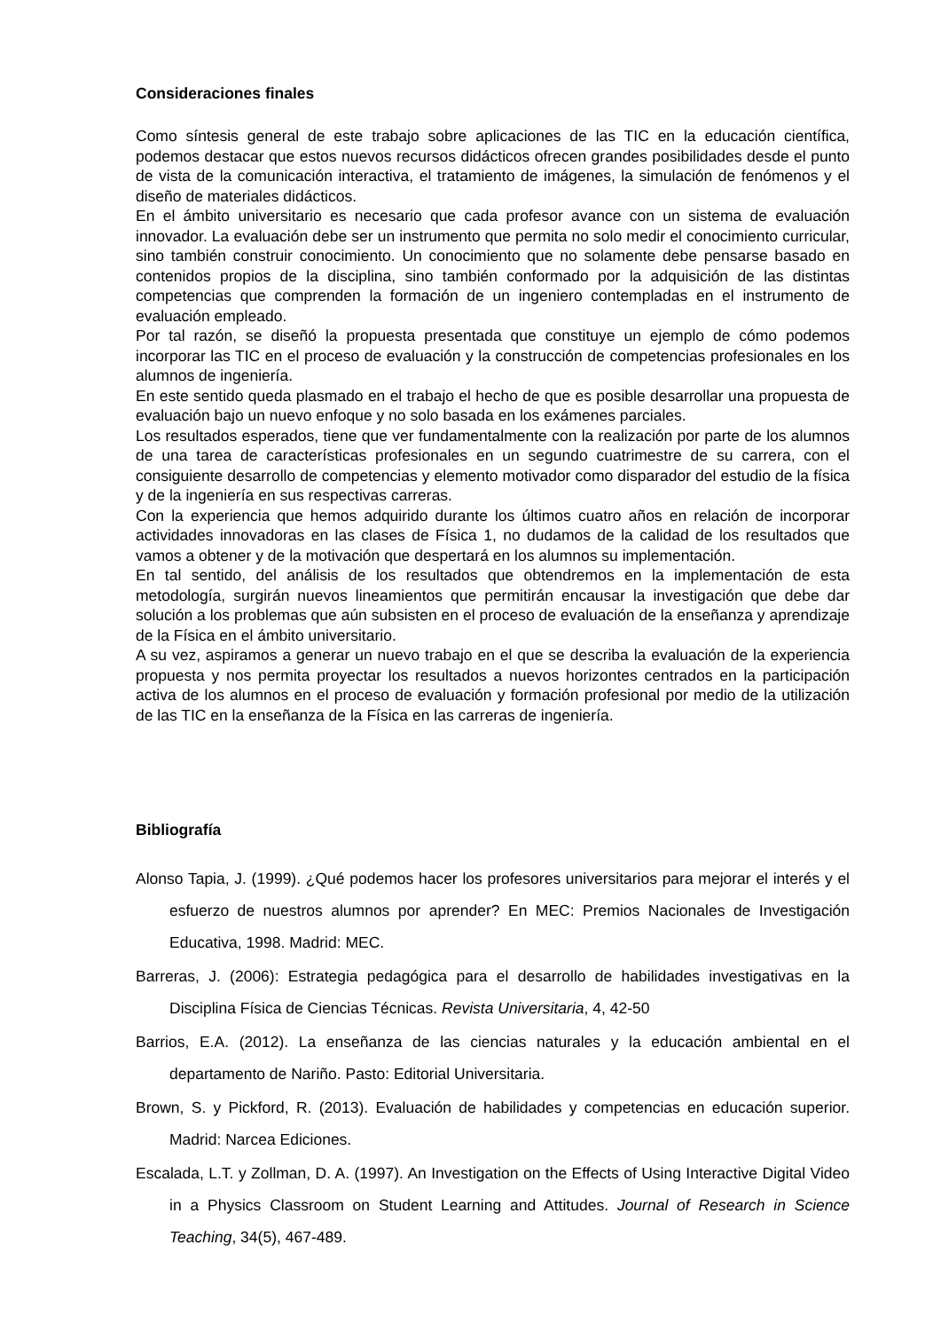Consideraciones finales
Como síntesis general de este trabajo sobre aplicaciones de las TIC en la educación científica, podemos destacar que estos nuevos recursos didácticos ofrecen grandes posibilidades desde el punto de vista de la comunicación interactiva, el tratamiento de imágenes, la simulación de fenómenos y el diseño de materiales didácticos.
En el ámbito universitario es necesario que cada profesor avance con un sistema de evaluación innovador. La evaluación debe ser un instrumento que permita no solo medir el conocimiento curricular, sino también construir conocimiento. Un conocimiento que no solamente debe pensarse basado en contenidos propios de la disciplina, sino también conformado por la adquisición de las distintas competencias que comprenden la formación de un ingeniero contempladas en el instrumento de evaluación empleado.
Por tal razón, se diseñó la propuesta presentada que constituye un ejemplo de cómo podemos incorporar las TIC en el proceso de evaluación y la construcción de competencias profesionales en los alumnos de ingeniería.
En este sentido queda plasmado en el trabajo el hecho de que es posible desarrollar una propuesta de evaluación bajo un nuevo enfoque y no solo basada en los exámenes parciales.
Los resultados esperados, tiene que ver fundamentalmente con la realización por parte de los alumnos de una tarea de características profesionales en un segundo cuatrimestre de su carrera, con el consiguiente desarrollo de competencias y elemento motivador como disparador del estudio de la física y de la ingeniería en sus respectivas carreras.
Con la experiencia que hemos adquirido durante los últimos cuatro años en relación de incorporar actividades innovadoras en las clases de Física 1, no dudamos de la calidad de los resultados que vamos a obtener y de la motivación que despertará en los alumnos su implementación.
En tal sentido, del análisis de los resultados que obtendremos en la implementación de esta metodología, surgirán nuevos lineamientos que permitirán encausar la investigación que debe dar solución a los problemas que aún subsisten en el proceso de evaluación de la enseñanza y aprendizaje de la Física en el ámbito universitario.
A su vez, aspiramos a generar un nuevo trabajo en el que se describa la evaluación de la experiencia propuesta y nos permita proyectar los resultados a nuevos horizontes centrados en la participación activa de los alumnos en el proceso de evaluación y formación profesional por medio de la utilización de las TIC en la enseñanza de la Física en las carreras de ingeniería.
Bibliografía
Alonso Tapia, J. (1999). ¿Qué podemos hacer los profesores universitarios para mejorar el interés y el esfuerzo de nuestros alumnos por aprender? En MEC: Premios Nacionales de Investigación Educativa, 1998. Madrid: MEC.
Barreras, J. (2006): Estrategia pedagógica para el desarrollo de habilidades investigativas en la Disciplina Física de Ciencias Técnicas. Revista Universitaria, 4, 42-50
Barrios, E.A. (2012). La enseñanza de las ciencias naturales y la educación ambiental en el departamento de Nariño. Pasto: Editorial Universitaria.
Brown, S. y Pickford, R. (2013). Evaluación de habilidades y competencias en educación superior. Madrid: Narcea Ediciones.
Escalada, L.T. y Zollman, D. A. (1997). An Investigation on the Effects of Using Interactive Digital Video in a Physics Classroom on Student Learning and Attitudes. Journal of Research in Science Teaching, 34(5), 467-489.